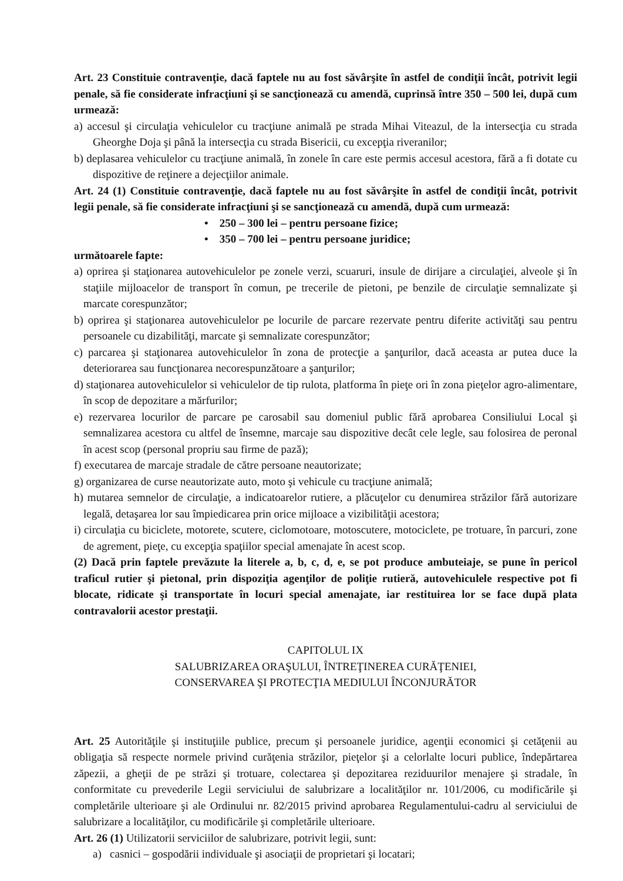Art. 23 Constituie contravenţie, dacă faptele nu au fost săvârşite în astfel de condiţii încât, potrivit legii penale, să fie considerate infracţiuni şi se sancţionează cu amendă, cuprinsă între 350 – 500 lei, după cum urmează:
a) accesul şi circulaţia vehiculelor cu tracţiune animală pe strada Mihai Viteazul, de la intersecţia cu strada Gheorghe Doja şi până la intersecţia cu strada Bisericii, cu excepţia riveranilor;
b) deplasarea vehiculelor cu tracţiune animală, în zonele în care este permis accesul acestora, fără a fi dotate cu dispozitive de reţinere a dejecţiilor animale.
Art. 24 (1) Constituie contravenţie, dacă faptele nu au fost săvârşite în astfel de condiţii încât, potrivit legii penale, să fie considerate infracţiuni şi se sancţionează cu amendă, după cum urmează:
• 250 – 300 lei – pentru persoane fizice;
• 350 – 700 lei – pentru persoane juridice;
următoarele fapte:
a) oprirea şi staţionarea autovehiculelor pe zonele verzi, scuaruri, insule de dirijare a circulaţiei, alveole şi în staţiile mijloacelor de transport în comun, pe trecerile de pietoni, pe benzile de circulaţie semnalizate şi marcate corespunzător;
b) oprirea şi staţionarea autovehiculelor pe locurile de parcare rezervate pentru diferite activităţi sau pentru persoanele cu dizabilităţi, marcate şi semnalizate corespunzător;
c) parcarea şi staţionarea autovehiculelor în zona de protecţie a şanţurilor, dacă aceasta ar putea duce la deteriorarea sau funcţionarea necorespunzătoare a şanţurilor;
d) staţionarea autovehiculelor si vehiculelor de tip rulota, platforma în pieţe ori în zona pieţelor agro-alimentare, în scop de depozitare a mărfurilor;
e) rezervarea locurilor de parcare pe carosabil sau domeniul public fără aprobarea Consiliului Local şi semnalizarea acestora cu altfel de însemne, marcaje sau dispozitive decât cele legle, sau folosirea de peronal în acest scop (personal propriu sau firme de pază);
f) executarea de marcaje stradale de către persoane neautorizate;
g) organizarea de curse neautorizate auto, moto şi vehicule cu tracţiune animală;
h) mutarea semnelor de circulaţie, a indicatoarelor rutiere, a plăcuţelor cu denumirea străzilor fără autorizare legală, detaşarea lor sau împiedicarea prin orice mijloace a vizibilităţii acestora;
i) circulaţia cu biciclete, motorete, scutere, ciclomotoare, motoscutere, motociclete, pe trotuare, în parcuri, zone de agrement, pieţe, cu excepţia spaţiilor special amenajate în acest scop.
(2) Dacă prin faptele prevăzute la literele a, b, c, d, e, se pot produce ambuteiaje, se pune în pericol traficul rutier şi pietonal, prin dispoziţia agenţilor de poliţie rutieră, autovehiculele respective pot fi blocate, ridicate şi transportate în locuri special amenajate, iar restituirea lor se face după plata contravalorii acestor prestaţii.
CAPITOLUL IX
SALUBRIZAREA ORAŞULUI, ÎNTREŢINEREA CURĂŢENIEI,
CONSERVAREA ŞI PROTECŢIA MEDIULUI ÎNCONJURĂTOR
Art. 25 Autorităţile şi instituţiile publice, precum şi persoanele juridice, agenţii economici şi cetăţenii au obligaţia să respecte normele privind curăţenia străzilor, pieţelor şi a celorlalte locuri publice, îndepărtarea zăpezii, a gheţii de pe străzi şi trotuare, colectarea şi depozitarea reziduurilor menajere şi stradale, în conformitate cu prevederile Legii serviciului de salubrizare a localităţilor nr. 101/2006, cu modificările şi completările ulterioare şi ale Ordinului nr. 82/2015 privind aprobarea Regulamentului-cadru al serviciului de salubrizare a localităţilor, cu modificările şi completările ulterioare.
Art. 26 (1) Utilizatorii serviciilor de salubrizare, potrivit legii, sunt:
a) casnici – gospodării individuale şi asociaţii de proprietari şi locatari;